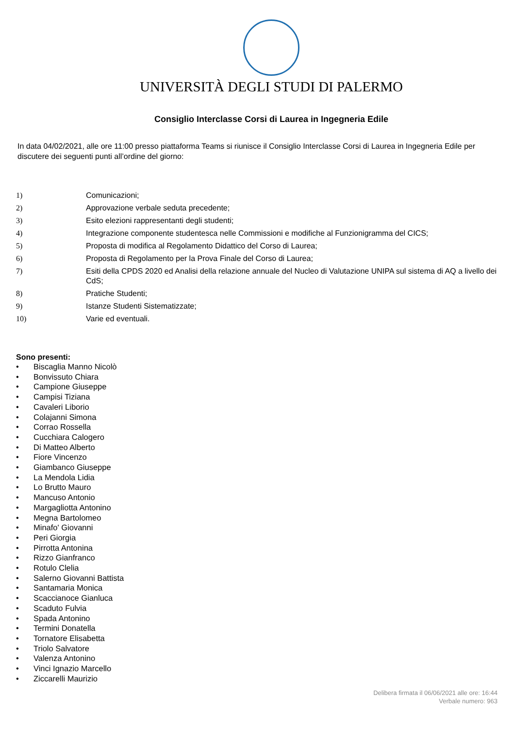UNIVERSITÀ DEGLI STUDI DI PALERMO
Consiglio Interclasse Corsi di Laurea in Ingegneria Edile
In data 04/02/2021, alle ore 11:00 presso piattaforma Teams si riunisce il Consiglio Interclasse Corsi di Laurea in Ingegneria Edile per discutere dei seguenti punti all’ordine del giorno:
1) Comunicazioni;
2) Approvazione verbale seduta precedente;
3) Esito elezioni rappresentanti degli studenti;
4) Integrazione componente studentesca nelle Commissioni e modifiche al Funzionigramma del CICS;
5) Proposta di modifica al Regolamento Didattico del Corso di Laurea;
6) Proposta di Regolamento per la Prova Finale del Corso di Laurea;
7) Esiti della CPDS 2020 ed Analisi della relazione annuale del Nucleo di Valutazione UNIPA sul sistema di AQ a livello dei CdS;
8) Pratiche Studenti;
9) Istanze Studenti Sistematizzate;
10) Varie ed eventuali.
Sono presenti:
• Biscaglia Manno Nicolò
• Bonvissuto Chiara
• Campione Giuseppe
• Campisi Tiziana
• Cavaleri Liborio
• Colajanni Simona
• Corrao Rossella
• Cucchiara Calogero
• Di Matteo Alberto
• Fiore Vincenzo
• Giambanco Giuseppe
• La Mendola Lidia
• Lo Brutto Mauro
• Mancuso Antonio
• Margagliotta Antonino
• Megna Bartolomeo
• Minafo' Giovanni
• Peri Giorgia
• Pirrotta Antonina
• Rizzo Gianfranco
• Rotulo Clelia
• Salerno Giovanni Battista
• Santamaria Monica
• Scaccianoce Gianluca
• Scaduto Fulvia
• Spada Antonino
• Termini Donatella
• Tornatore Elisabetta
• Triolo Salvatore
• Valenza Antonino
• Vinci Ignazio Marcello
• Ziccarelli Maurizio
Delibera firmata il 06/06/2021 alle ore: 16:44
Verbale numero: 963